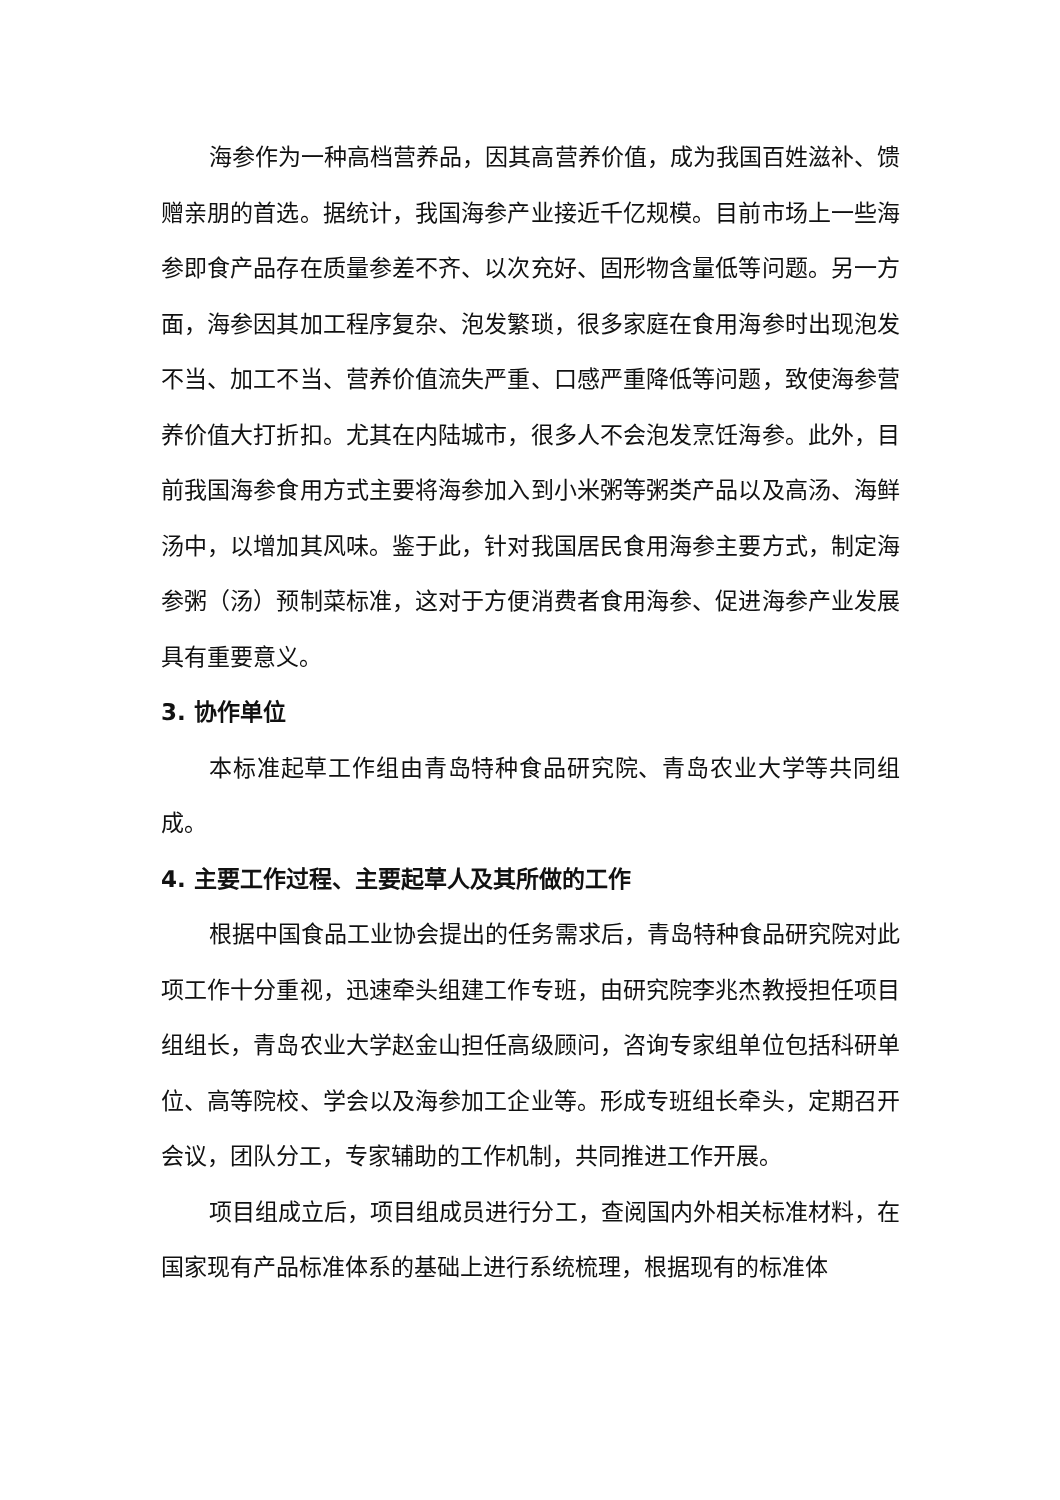海参作为一种高档营养品，因其高营养价值，成为我国百姓滋补、馈赠亲朋的首选。据统计，我国海参产业接近千亿规模。目前市场上一些海参即食产品存在质量参差不齐、以次充好、固形物含量低等问题。另一方面，海参因其加工程序复杂、泡发繁琐，很多家庭在食用海参时出现泡发不当、加工不当、营养价值流失严重、口感严重降低等问题，致使海参营养价值大打折扣。尤其在内陆城市，很多人不会泡发烹饪海参。此外，目前我国海参食用方式主要将海参加入到小米粥等粥类产品以及高汤、海鲜汤中，以增加其风味。鉴于此，针对我国居民食用海参主要方式，制定海参粥（汤）预制菜标准，这对于方便消费者食用海参、促进海参产业发展具有重要意义。
3. 协作单位
本标准起草工作组由青岛特种食品研究院、青岛农业大学等共同组成。
4. 主要工作过程、主要起草人及其所做的工作
根据中国食品工业协会提出的任务需求后，青岛特种食品研究院对此项工作十分重视，迅速牵头组建工作专班，由研究院李兆杰教授担任项目组组长，青岛农业大学赵金山担任高级顾问，咨询专家组单位包括科研单位、高等院校、学会以及海参加工企业等。形成专班组长牵头，定期召开会议，团队分工，专家辅助的工作机制，共同推进工作开展。
项目组成立后，项目组成员进行分工，查阅国内外相关标准材料，在国家现有产品标准体系的基础上进行系统梳理，根据现有的标准体